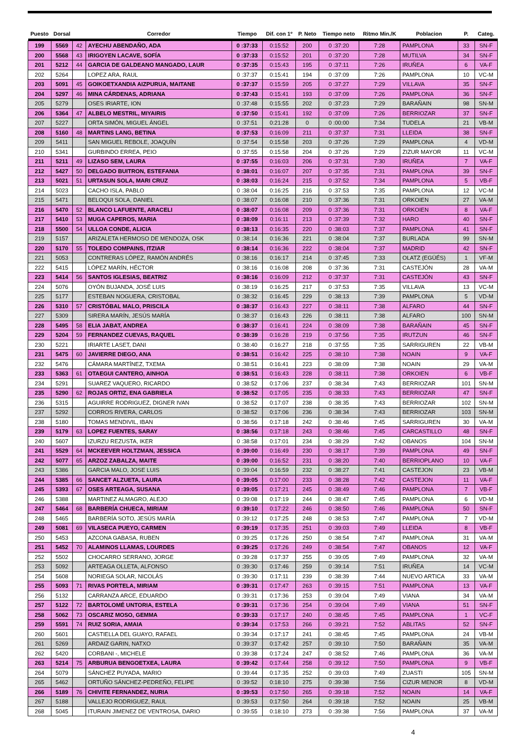| Puesto | Dorsal | | Corredor | Tiempo | Dif. con 1º | P. Neto | Tiempo neto | Ritmo Min./K | Poblacion | P. | Categ. |
| --- | --- | --- | --- | --- | --- | --- | --- | --- | --- | --- | --- |
| 199 | 5569 | 42 | AYECHU ABENDAÑO, ADA | 0 :37:33 | 0:15:52 | 200 | 0 :37:20 | 7:28 | PAMPLONA | 33 | SN-F |
| 200 | 5568 | 43 | IRIGOYEN LACAVE, SOFÍA | 0 :37:33 | 0:15:52 | 201 | 0 :37:20 | 7:28 | MUTILVA | 34 | SN-F |
| 201 | 5212 | 44 | GARCIA DE GALDEANO MANGADO, LAUR | 0 :37:35 | 0:15:43 | 195 | 0 :37:11 | 7:26 | IRUÑEA | 6 | VA-F |
| 202 | 5264 | | LOPEZ ARA, RAUL | 0 :37:37 | 0:15:41 | 194 | 0 :37:09 | 7:26 | PAMPLONA | 10 | VC-M |
| 203 | 5091 | 45 | GOIKOETXANDIA AIZPURUA, MAITANE | 0 :37:37 | 0:15:59 | 205 | 0 :37:27 | 7:29 | VILLAVA | 35 | SN-F |
| 204 | 5297 | 46 | MINA CÁRDENAS, ADRIANA | 0 :37:43 | 0:15:41 | 193 | 0 :37:09 | 7:26 | PAMPLONA | 36 | SN-F |
| 205 | 5279 | | OSES IRIARTE, ION | 0 :37:48 | 0:15:55 | 202 | 0 :37:23 | 7:29 | BARAÑAIN | 98 | SN-M |
| 206 | 5364 | 47 | ALBELO MESTRIL, MIYAIRIS | 0 :37:50 | 0:15:41 | 192 | 0 :37:09 | 7:26 | BERRIOZAR | 37 | SN-F |
| 207 | 5227 | | ORTA SIMÓN, MIGUEL ÁNGEL | 0 :37:51 | 0:21:28 | 0 | 0 :00:00 | 7:34 | TUDELA | 21 | VB-M |
| 208 | 5160 | 48 | MARTINS LANG, BETINA | 0 :37:53 | 0:16:09 | 211 | 0 :37:37 | 7:31 | LLEIDA | 38 | SN-F |
| 209 | 5411 | | SAN MIGUEL REBOLE, JOAQUÍN | 0 :37:54 | 0:15:58 | 203 | 0 :37:26 | 7:29 | PAMPLONA | 4 | VD-M |
| 210 | 5341 | | GURBINDO ERREA, PEIO | 0 :37:55 | 0:15:58 | 204 | 0 :37:26 | 7:29 | ZIZUR MAYOR | 11 | VC-M |
| 211 | 5211 | 49 | LIZASO SEM, LAURA | 0 :37:55 | 0:16:03 | 206 | 0 :37:31 | 7:30 | IRUÑEA | 7 | VA-F |
| 212 | 5427 | 50 | DELGADO BUITRON, ESTEFANIA | 0 :38:01 | 0:16:07 | 207 | 0 :37:35 | 7:31 | PAMPLONA | 39 | SN-F |
| 213 | 5021 | 51 | URTASUN SOLA, MARI CRUZ | 0 :38:03 | 0:16:24 | 215 | 0 :37:52 | 7:34 | PAMPLONA | 5 | VB-F |
| 214 | 5023 | | CACHO ISLA, PABLO | 0 :38:04 | 0:16:25 | 216 | 0 :37:53 | 7:35 | PAMPLONA | 12 | VC-M |
| 215 | 5471 | | BELOQUI SOLA, DANIEL | 0 :38:07 | 0:16:08 | 210 | 0 :37:36 | 7:31 | ORKOIEN | 27 | VA-M |
| 216 | 5470 | 52 | BLANCO LAFUENTE, ARACELI | 0 :38:07 | 0:16:08 | 209 | 0 :37:36 | 7:31 | ORKOIEN | 8 | VA-F |
| 217 | 5410 | 53 | MUGA CAPEROS, MARIA | 0 :38:09 | 0:16:11 | 213 | 0 :37:39 | 7:32 | HARO | 40 | SN-F |
| 218 | 5500 | 54 | ULLOA CONDE, ALICIA | 0 :38:13 | 0:16:35 | 220 | 0 :38:03 | 7:37 | PAMPLONA | 41 | SN-F |
| 219 | 5157 | | ARIZALETA HERMOSO DE MENDOZA, OSK | 0 :38:14 | 0:16:36 | 221 | 0 :38:04 | 7:37 | BURLADA | 99 | SN-M |
| 220 | 5170 | 55 | TOLEDO COMPAINS, ITZIAR | 0 :38:14 | 0:16:36 | 222 | 0 :38:04 | 7:37 | MADRID | 42 | SN-F |
| 221 | 5053 | | CONTRERAS LÓPEZ, RAMÓN ANDRÉS | 0 :38:16 | 0:16:17 | 214 | 0 :37:45 | 7:33 | OLATZ (EGÜÉS) | 1 | VF-M |
| 222 | 5415 | | LÓPEZ MARÍN, HÉCTOR | 0 :38:16 | 0:16:08 | 208 | 0 :37:36 | 7:31 | CASTEJÓN | 28 | VA-M |
| 223 | 5414 | 56 | SANTOS IGLESIAS, BEATRIZ | 0 :38:16 | 0:16:09 | 212 | 0 :37:37 | 7:31 | CASTEJÓN | 43 | SN-F |
| 224 | 5076 | | OYÓN BUJANDA, JOSÉ LUIS | 0 :38:19 | 0:16:25 | 217 | 0 :37:53 | 7:35 | VILLAVA | 13 | VC-M |
| 225 | 5177 | | ESTEBAN NOGUERA, CRISTOBAL | 0 :38:32 | 0:16:45 | 229 | 0 :38:13 | 7:39 | PAMPLONA | 5 | VD-M |
| 226 | 5310 | 57 | CRISTÓBAL MALO, PRISCILA | 0 :38:37 | 0:16:43 | 227 | 0 :38:11 | 7:38 | ALFARO | 44 | SN-F |
| 227 | 5309 | | SIRERA MARÍN, JESÚS MARÍA | 0 :38:37 | 0:16:43 | 226 | 0 :38:11 | 7:38 | ALFARO | 100 | SN-M |
| 228 | 5495 | 58 | ELIA JABAT, ANDREA | 0 :38:37 | 0:16:41 | 224 | 0 :38:09 | 7:38 | BARAÑAIN | 45 | SN-F |
| 229 | 5204 | 59 | FERNANDEZ CUEVAS, RAQUEL | 0 :38:39 | 0:16:28 | 219 | 0 :37:56 | 7:35 | IRUTZUN | 46 | SN-F |
| 230 | 5221 | | IRIARTE LASET, DANI | 0 :38:40 | 0:16:27 | 218 | 0 :37:55 | 7:35 | SARRIGUREN | 22 | VB-M |
| 231 | 5475 | 60 | JAVIERRE DIEGO, ANA | 0 :38:51 | 0:16:42 | 225 | 0 :38:10 | 7:38 | NOAIN | 9 | VA-F |
| 232 | 5476 | | CÁMARA MARTÍNEZ, TXEMA | 0 :38:51 | 0:16:41 | 223 | 0 :38:09 | 7:38 | NOAIN | 29 | VA-M |
| 233 | 5363 | 61 | OTAEGUI CANTERO, AINHOA | 0 :38:51 | 0:16:43 | 228 | 0 :38:11 | 7:38 | ORKOIEN | 6 | VB-F |
| 234 | 5291 | | SUAREZ VAQUERO, RICARDO | 0 :38:52 | 0:17:06 | 237 | 0 :38:34 | 7:43 | BERRIOZAR | 101 | SN-M |
| 235 | 5290 | 62 | ROJAS ORTIZ, ENA GABRIELA | 0 :38:52 | 0:17:05 | 235 | 0 :38:33 | 7:43 | BERRIOZAR | 47 | SN-F |
| 236 | 5315 | | AGUIRRE RODRIGUEZ, DIGNER IVAN | 0 :38:52 | 0:17:07 | 238 | 0 :38:35 | 7:43 | BERRIOZAR | 102 | SN-M |
| 237 | 5292 | | CORROS RIVERA, CARLOS | 0 :38:52 | 0:17:06 | 236 | 0 :38:34 | 7:43 | BERRIOZAR | 103 | SN-M |
| 238 | 5180 | | TOMAS MENDIVIL, IBAN | 0 :38:56 | 0:17:18 | 242 | 0 :38:46 | 7:45 | SARRIGUREN | 30 | VA-M |
| 239 | 5179 | 63 | LOPEZ FUENTES, SARAY | 0 :38:56 | 0:17:18 | 243 | 0 :38:46 | 7:45 | CARCASTILLO | 48 | SN-F |
| 240 | 5607 | | IZURZU REZUSTA, IKER | 0 :38:58 | 0:17:01 | 234 | 0 :38:29 | 7:42 | OBANOS | 104 | SN-M |
| 241 | 5529 | 64 | MCKEEVER HOLTZMAN, JESSICA | 0 :39:00 | 0:16:49 | 230 | 0 :38:17 | 7:39 | PAMPLONA | 49 | SN-F |
| 242 | 5077 | 65 | ARZOZ ZABALZA, MAITE | 0 :39:00 | 0:16:52 | 231 | 0 :38:20 | 7:40 | BERRIOPLANO | 10 | VA-F |
| 243 | 5386 | | GARCIA MALO, JOSE LUIS | 0 :39:04 | 0:16:59 | 232 | 0 :38:27 | 7:41 | CASTEJON | 23 | VB-M |
| 244 | 5385 | 66 | SANCET ALZUETA, LAURA | 0 :39:05 | 0:17:00 | 233 | 0 :38:28 | 7:42 | CASTEJON | 11 | VA-F |
| 245 | 5393 | 67 | OSES ARTEAGA, SUSANA | 0 :39:05 | 0:17:21 | 245 | 0 :38:49 | 7:46 | PAMPLONA | 7 | VB-F |
| 246 | 5388 | | MARTINEZ ALMAGRO, ALEJO | 0 :39:08 | 0:17:19 | 244 | 0 :38:47 | 7:45 | PAMPLONA | 6 | VD-M |
| 247 | 5464 | 68 | BARBERÍA CHUECA, MIRIAM | 0 :39:10 | 0:17:22 | 246 | 0 :38:50 | 7:46 | PAMPLONA | 50 | SN-F |
| 248 | 5465 | | BARBERÍA SOTO, JESÚS MARÍA | 0 :39:12 | 0:17:25 | 248 | 0 :38:53 | 7:47 | PAMPLONA | 7 | VD-M |
| 249 | 5081 | 69 | VILASECA PUEYO, CARMEN | 0 :39:19 | 0:17:35 | 251 | 0 :39:03 | 7:49 | LLEIDA | 8 | VB-F |
| 250 | 5453 | | AZCONA GABASA, RUBEN | 0 :39:25 | 0:17:26 | 250 | 0 :38:54 | 7:47 | PAMPLONA | 31 | VA-M |
| 251 | 5452 | 70 | ALAMINOS LLAMAS, LOURDES | 0 :39:25 | 0:17:26 | 249 | 0 :38:54 | 7:47 | OBANOS | 12 | VA-F |
| 252 | 5502 | | CHOCARRO SERRANO, JORGE | 0 :39:28 | 0:17:37 | 255 | 0 :39:05 | 7:49 | PAMPLONA | 32 | VA-M |
| 253 | 5092 | | ARTEAGA OLLETA, ALFONSO | 0 :39:30 | 0:17:46 | 259 | 0 :39:14 | 7:51 | IRUÑEA | 14 | VC-M |
| 254 | 5608 | | NORIEGA SOLAR, NICOLÁS | 0 :39:30 | 0:17:11 | 239 | 0 :38:39 | 7:44 | NUEVO ARTICA | 33 | VA-M |
| 255 | 5093 | 71 | RIVAS PORTELA, MIRIAM | 0 :39:31 | 0:17:47 | 263 | 0 :39:15 | 7:51 | PAMPLONA | 13 | VA-F |
| 256 | 5132 | | CARRANZA ARCE, EDUARDO | 0 :39:31 | 0:17:36 | 253 | 0 :39:04 | 7:49 | VIANA | 34 | VA-M |
| 257 | 5122 | 72 | BARTOLOMÉ UNTORIA, ESTELA | 0 :39:31 | 0:17:36 | 254 | 0 :39:04 | 7:49 | VIANA | 51 | SN-F |
| 258 | 5062 | 73 | OSCARIZ MOSO, GEMMA | 0 :39:33 | 0:17:17 | 240 | 0 :38:45 | 7:45 | PAMPLONA | 1 | VC-F |
| 259 | 5591 | 74 | RUIZ SORIA, AMAIA | 0 :39:34 | 0:17:53 | 266 | 0 :39:21 | 7:52 | ABLITAS | 52 | SN-F |
| 260 | 5601 | | CASTIELLA DEL GUAYO, RAFAEL | 0 :39:34 | 0:17:17 | 241 | 0 :38:45 | 7:45 | PAMPLONA | 24 | VB-M |
| 261 | 5269 | | ARDAIZ GARIN, NATXO | 0 :39:37 | 0:17:42 | 257 | 0 :39:10 | 7:50 | BARAÑAIN | 35 | VA-M |
| 262 | 5420 | | CORBANI -, MICHELE | 0 :39:38 | 0:17:24 | 247 | 0 :38:52 | 7:46 | PAMPLONA | 36 | VA-M |
| 263 | 5214 | 75 | ARBURUA BENGOETXEA, LAURA | 0 :39:42 | 0:17:44 | 258 | 0 :39:12 | 7:50 | PAMPLONA | 9 | VB-F |
| 264 | 5079 | | SÁNCHEZ PUYADA, MARIO | 0 :39:44 | 0:17:35 | 252 | 0 :39:03 | 7:49 | ZUASTI | 105 | SN-M |
| 265 | 5462 | | ORTUÑO SÁNCHEZ-PEDREÑO, FELIPE | 0 :39:52 | 0:18:10 | 275 | 0 :39:38 | 7:56 | CIZUR MENOR | 8 | VD-M |
| 266 | 5189 | 76 | CHIVITE FERNANDEZ, NURIA | 0 :39:53 | 0:17:50 | 265 | 0 :39:18 | 7:52 | NOAIN | 14 | VA-F |
| 267 | 5188 | | VALLEJO RODRIGUEZ, RAUL | 0 :39:53 | 0:17:50 | 264 | 0 :39:18 | 7:52 | NOAIN | 25 | VB-M |
| 268 | 5045 | | ITURAIN JIMENEZ DE VENTROSA, DARIO | 0 :39:55 | 0:18:10 | 273 | 0 :39:38 | 7:56 | PAMPLONA | 37 | VA-M |
4